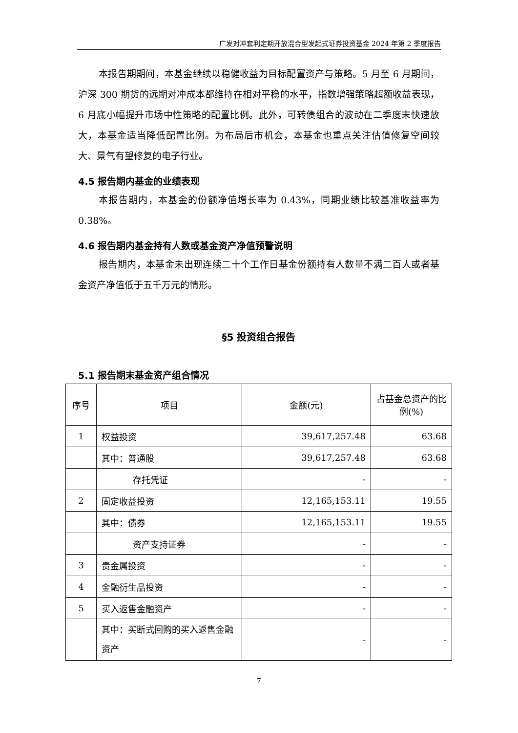广发对冲套利定期开放混合型发起式证券投资基金 2024 年第 2 季度报告
本报告期期间，本基金继续以稳健收益为目标配置资产与策略。5 月至 6 月期间，沪深 300 期货的远期对冲成本都维持在相对平稳的水平，指数增强策略超额收益表现，6 月底小幅提升市场中性策略的配置比例。此外，可转债组合的波动在二季度末快速放大，本基金适当降低配置比例。为布局后市机会，本基金也重点关注估值修复空间较大、景气有望修复的电子行业。
4.5 报告期内基金的业绩表现
本报告期内，本基金的份额净值增长率为 0.43%，同期业绩比较基准收益率为 0.38%。
4.6 报告期内基金持有人数或基金资产净值预警说明
报告期内，本基金未出现连续二十个工作日基金份额持有人数量不满二百人或者基金资产净值低于五千万元的情形。
§5 投资组合报告
5.1 报告期末基金资产组合情况
| 序号 | 项目 | 金额(元) | 占基金总资产的比例(%) |
| --- | --- | --- | --- |
| 1 | 权益投资 | 39,617,257.48 | 63.68 |
| | 其中：普通股 | 39,617,257.48 | 63.68 |
| | 存托凭证 | - | - |
| 2 | 固定收益投资 | 12,165,153.11 | 19.55 |
| | 其中：债券 | 12,165,153.11 | 19.55 |
| | 资产支持证券 | - | - |
| 3 | 贵金属投资 | - | - |
| 4 | 金融衍生品投资 | - | - |
| 5 | 买入返售金融资产 | - | - |
| | 其中：买断式回购的买入返售金融资产 | - | - |
7